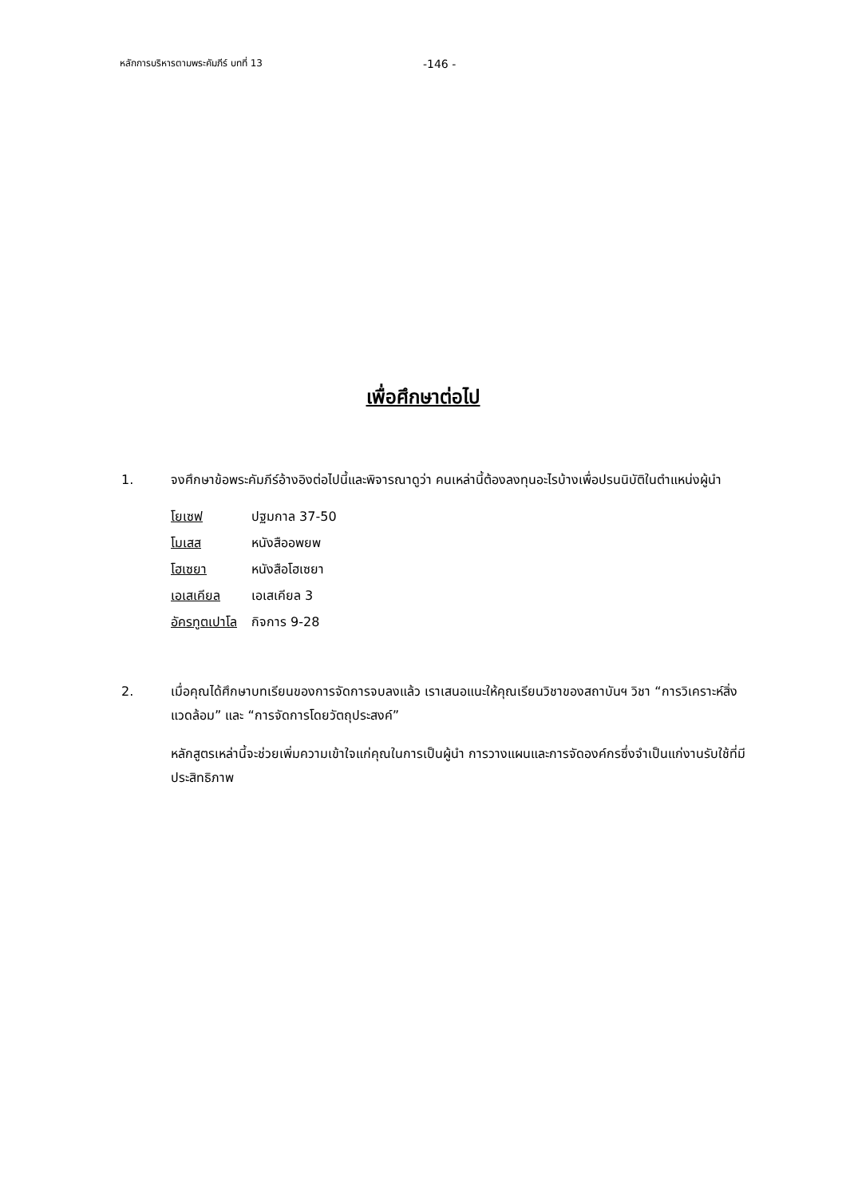หลักการบริหารตามพระคัมภีร์ บทที่ 13 -146 -
เพื่อศึกษาต่อไป
1. จงศึกษาข้อพระคัมภีร์อ้างอิงต่อไปนี้และพิจารณาดูว่า คนเหล่านี้ต้องลงทุนอะไรบ้างเพื่อปรนนิบัติในตำแหน่งผู้นำ
| โยเซฟ | ปฐมกาล 37-50 |
| โมเสส | หนังสืออพยพ |
| โฮเซยา | หนังสือโฮเซยา |
| เอเสเคียล | เอเสเคียล 3 |
| อัครทูตเปาโล | กิจการ 9-28 |
2. เมื่อคุณได้ศึกษาบทเรียนของการจัดการจบลงแล้ว เราเสนอแนะให้คุณเรียนวิชาของสถาบันฯ วิชา “การวิเคราะห์สิ่งแวดล้อม” และ “การจัดการโดยวัตถุประสงค์”
หลักสูตรเหล่านี้จะช่วยเพิ่มความเข้าใจแก่คุณในการเป็นผู้นำ การวางแผนและการจัดองค์กรซึ่งจำเป็นแก่งานรับใช้ที่มีประสิทธิภาพ